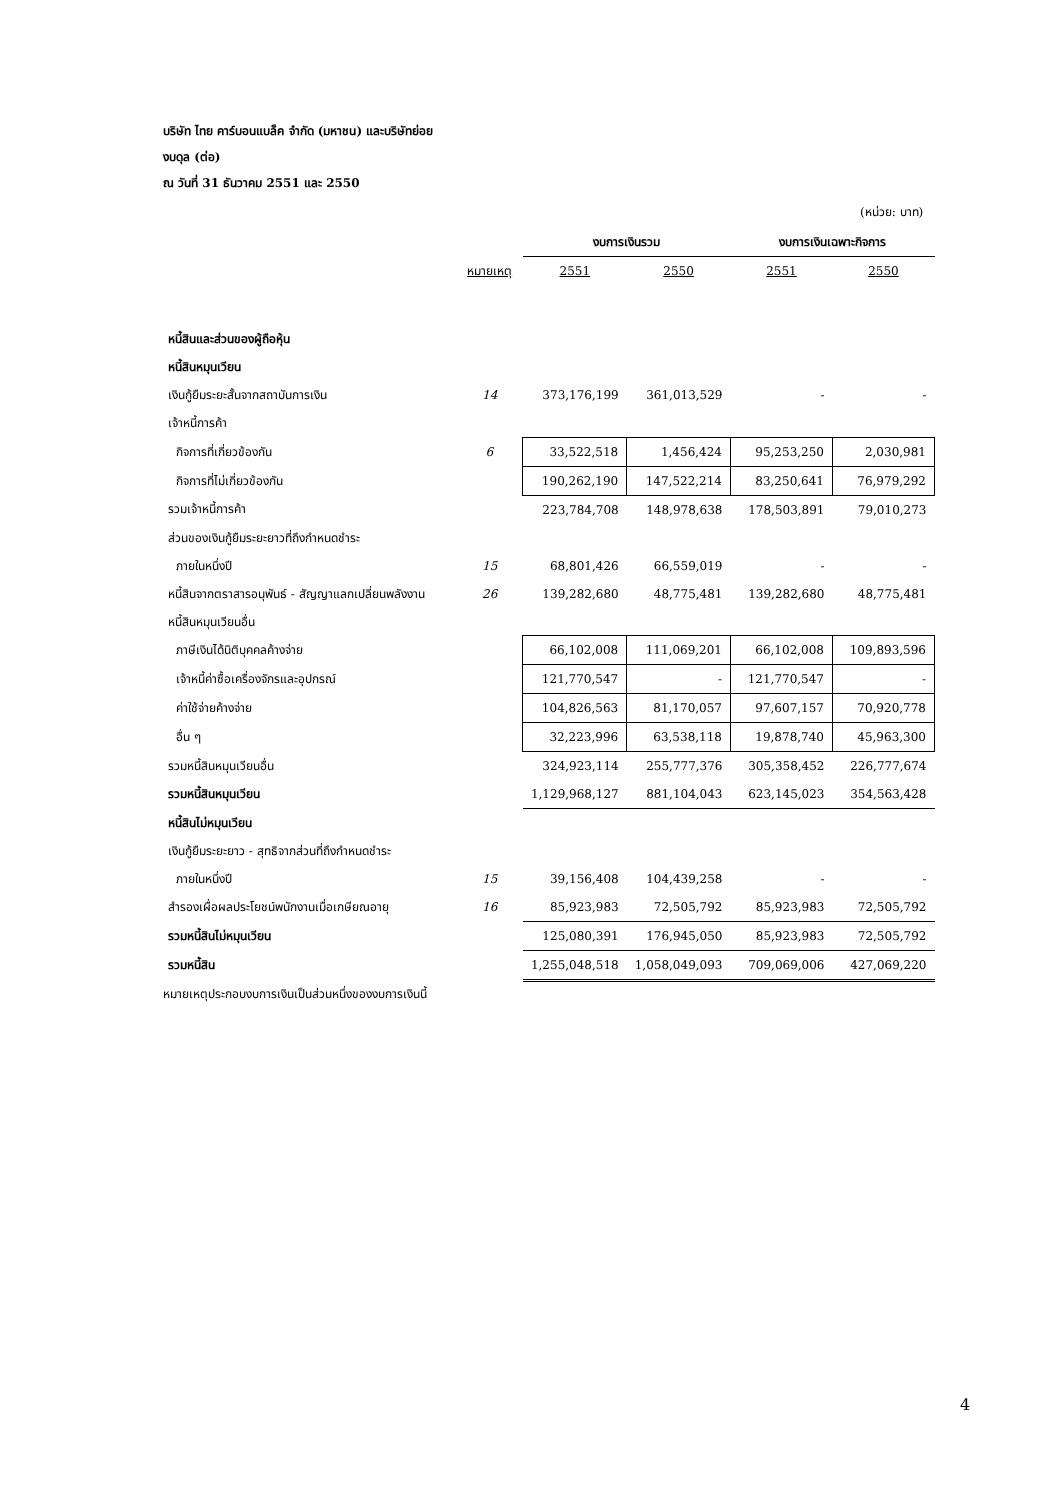บริษัท ไทย คาร์บอนแบล็ค จำกัด (มหาชน) และบริษัทย่อย
งบดุล (ต่อ)
ณ วันที่ 31 ธันวาคม 2551 และ 2550
(หน่วย: บาท)
| | | งบการเงินรวม | | งบการเงินเฉพาะกิจการ | |
| --- | --- | --- | --- | --- | --- |
| | หมายเหตุ | 2551 | 2550 | 2551 | 2550 |
| หนี้สินและส่วนของผู้ถือหุ้น | | | | | |
| หนี้สินหมุนเวียน | | | | | |
| เงินกู้ยืมระยะสั้นจากสถาบันการเงิน | 14 | 373,176,199 | 361,013,529 | - | - |
| เจ้าหนี้การค้า | | | | | |
| กิจการที่เกี่ยวข้องกัน | 6 | 33,522,518 | 1,456,424 | 95,253,250 | 2,030,981 |
| กิจการที่ไม่เกี่ยวข้องกัน | | 190,262,190 | 147,522,214 | 83,250,641 | 76,979,292 |
| รวมเจ้าหนี้การค้า | | 223,784,708 | 148,978,638 | 178,503,891 | 79,010,273 |
| ส่วนของเงินกู้ยืมระยะยาวที่ถึงกำหนดชำระ | | | | | |
| ภายในหนึ่งปี | 15 | 68,801,426 | 66,559,019 | - | - |
| หนี้สินจากตราสารอนุพันธ์ - สัญญาแลกเปลี่ยนพลังงาน | 26 | 139,282,680 | 48,775,481 | 139,282,680 | 48,775,481 |
| หนี้สินหมุนเวียนอื่น | | | | | |
| ภาษีเงินได้นิติบุคคลค้างจ่าย | | 66,102,008 | 111,069,201 | 66,102,008 | 109,893,596 |
| เจ้าหนี้ค่าซื้อเครื่องจักรและอุปกรณ์ | | 121,770,547 | - | 121,770,547 | - |
| ค่าใช้จ่ายค้างจ่าย | | 104,826,563 | 81,170,057 | 97,607,157 | 70,920,778 |
| อื่น ๆ | | 32,223,996 | 63,538,118 | 19,878,740 | 45,963,300 |
| รวมหนี้สินหมุนเวียนอื่น | | 324,923,114 | 255,777,376 | 305,358,452 | 226,777,674 |
| รวมหนี้สินหมุนเวียน | | 1,129,968,127 | 881,104,043 | 623,145,023 | 354,563,428 |
| หนี้สินไม่หมุนเวียน | | | | | |
| เงินกู้ยืมระยะยาว - สุทธิจากส่วนที่ถึงกำหนดชำระ | | | | | |
| ภายในหนึ่งปี | 15 | 39,156,408 | 104,439,258 | - | - |
| สำรองเผื่อผลประโยชน์พนักงานเมื่อเกษียณอายุ | 16 | 85,923,983 | 72,505,792 | 85,923,983 | 72,505,792 |
| รวมหนี้สินไม่หมุนเวียน | | 125,080,391 | 176,945,050 | 85,923,983 | 72,505,792 |
| รวมหนี้สิน | | 1,255,048,518 | 1,058,049,093 | 709,069,006 | 427,069,220 |
หมายเหตุประกอบงบการเงินเป็นส่วนหนึ่งของงบการเงินนี้
4